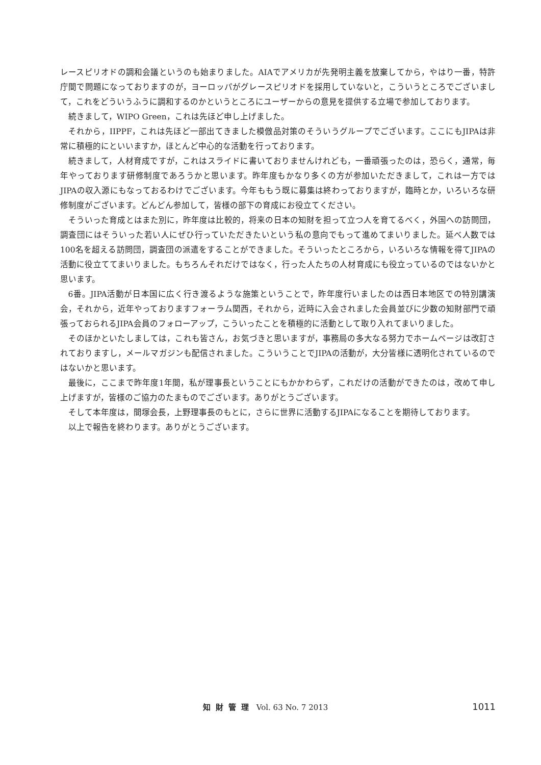レースピリオドの調和会議というのも始まりました。AIAでアメリカが先発明主義を放棄してから，やはり一番，特許庁間で問題になっておりますのが，ヨーロッパがグレースピリオドを採用していないと，こういうところでございまして，これをどういうふうに調和するのかというところにユーザーからの意見を提供する立場で参加しております。
続きまして，WIPO Green，これは先ほど申し上げました。
それから，IIPPF，これは先ほど一部出てきました模倣品対策のそういうグループでございます。ここにもJIPAは非常に積極的にといいますか，ほとんど中心的な活動を行っております。
続きまして，人材育成ですが，これはスライドに書いておりませんけれども，一番頑張ったのは，恐らく，通常，毎年やっております研修制度であろうかと思います。昨年度もかなり多くの方が参加いただきまして，これは一方ではJIPAの収入源にもなっておるわけでございます。今年ももう既に募集は終わっておりますが，臨時とか，いろいろな研修制度がございます。どんどん参加して，皆様の部下の育成にお役立てください。
そういった育成とはまた別に，昨年度は比較的，将来の日本の知財を担って立つ人を育てるべく，外国への訪問団，調査団にはそういった若い人にぜひ行っていただきたいという私の意向でもって進めてまいりました。延べ人数では100名を超える訪問団，調査団の派遣をすることができました。そういったところから，いろいろな情報を得てJIPAの活動に役立ててまいりました。もちろんそれだけではなく，行った人たちの人材育成にも役立っているのではないかと思います。
6番。JIPA活動が日本国に広く行き渡るような施策ということで，昨年度行いましたのは西日本地区での特別講演会，それから，近年やっておりますフォーラム関西，それから，近時に入会されました会員並びに少数の知財部門で頑張っておられるJIPA会員のフォローアップ，こういったことを積極的に活動として取り入れてまいりました。
そのほかといたしましては，これも皆さん，お気づきと思いますが，事務局の多大なる努力でホームページは改訂されておりますし，メールマガジンも配信されました。こういうことでJIPAの活動が，大分皆様に透明化されているのではないかと思います。
最後に，ここまで昨年度1年間，私が理事長ということにもかかわらず，これだけの活動ができたのは，改めて申し上げますが，皆様のご協力のたまものでございます。ありがとうございます。
そして本年度は，間塚会長，上野理事長のもとに，さらに世界に活動するJIPAになることを期待しております。
以上で報告を終わります。ありがとうございます。
知財管理 Vol. 63 No. 7 2013 1011